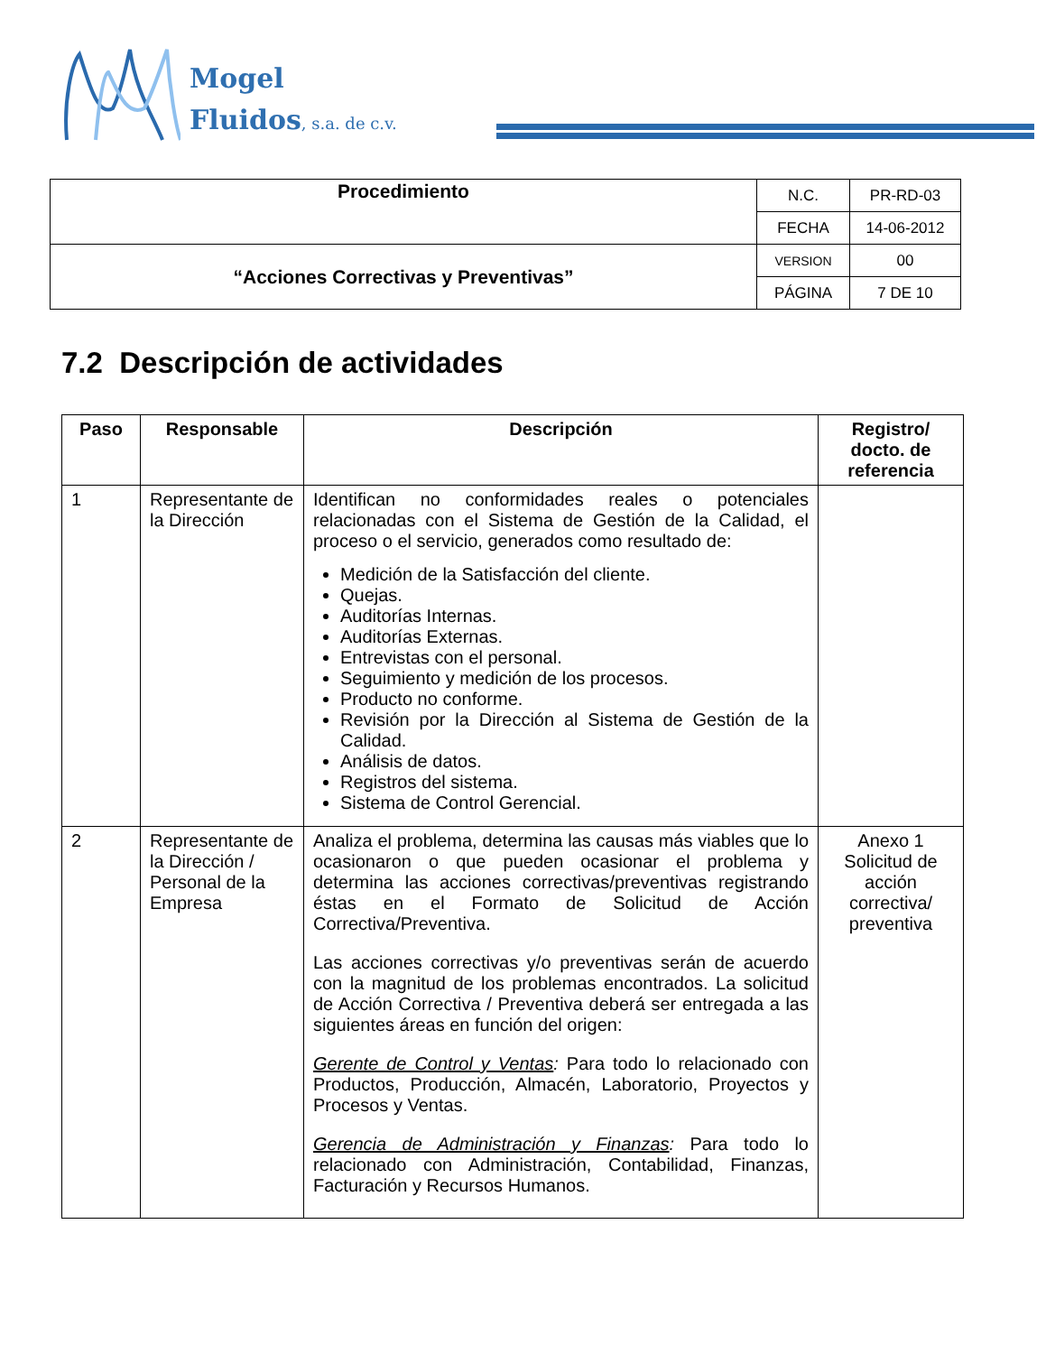Mogel
Fluidos, s.a. de c.v.
| Procedimiento | N.C. | PR-RD-03 |
| | FECHA | 14-06-2012 |
| “Acciones Correctivas y Preventivas” | VERSION | 00 |
| | PÁGINA | 7 DE 10 |
7.2 Descripción de actividades
| Paso | Responsable | Descripción | Registro/ docto. de referencia |
| --- | --- | --- | --- |
| 1 | Representante de la Dirección | Identifican no conformidades reales o potenciales relacionadas con el Sistema de Gestión de la Calidad, el proceso o el servicio, generados como resultado de: Medición de la Satisfacción del cliente. Quejas. Auditorías Internas. Auditorías Externas. Entrevistas con el personal. Seguimiento y medición de los procesos. Producto no conforme. Revisión por la Dirección al Sistema de Gestión de la Calidad. Análisis de datos. Registros del sistema. Sistema de Control Gerencial. | |
| 2 | Representante de la Dirección / Personal de la Empresa | Analiza el problema, determina las causas más viables que lo ocasionaron o que pueden ocasionar el problema y determina las acciones correctivas/preventivas registrando éstas en el Formato de Solicitud de Acción Correctiva/Preventiva. Las acciones correctivas y/o preventivas serán de acuerdo con la magnitud de los problemas encontrados. La solicitud de Acción Correctiva / Preventiva deberá ser entregada a las siguientes áreas en función del origen: Gerente de Control y Ventas : Para todo lo relacionado con Productos, Producción, Almacén, Laboratorio, Proyectos y Procesos y Ventas. Gerencia de Administración y Finanzas : Para todo lo relacionado con Administración, Contabilidad, Finanzas, Facturación y Recursos Humanos. | Anexo 1 Solicitud de acción correctiva/ preventiva |